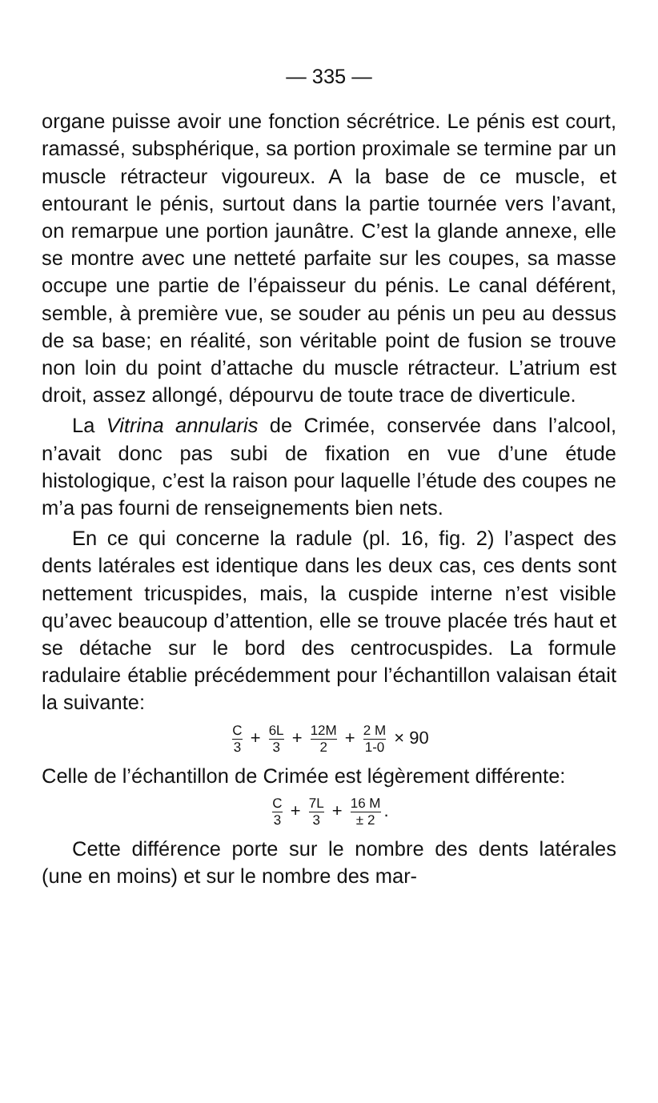— 335 —
organe puisse avoir une fonction sécrétrice. Le pénis est court, ramassé, subsphérique, sa portion proximale se termine par un muscle rétracteur vigoureux. A la base de ce muscle, et entourant le pénis, surtout dans la partie tournée vers l’avant, on remarpue une portion jaunâtre. C’est la glande annexe, elle se montre avec une netteté parfaite sur les coupes, sa masse occupe une partie de l’épaisseur du pénis. Le canal déférent, semble, à première vue, se souder au pénis un peu au dessus de sa base; en réalité, son véritable point de fusion se trouve non loin du point d’attache du muscle rétracteur. L’atrium est droit, assez allongé, dépourvu de toute trace de diverticule.
La Vitrina annularis de Crimée, conservée dans l’alcool, n’avait donc pas subi de fixation en vue d’une étude histologique, c’est la raison pour laquelle l’étude des coupes ne m’a pas fourni de renseignements bien nets.
En ce qui concerne la radule (pl. 16, fig. 2) l’aspect des dents latérales est identique dans les deux cas, ces dents sont nettement tricuspides, mais, la cuspide interne n’est visible qu’avec beaucoup d’attention, elle se trouve placée trés haut et se détache sur le bord des centrocuspides. La formule radulaire établie précédemment pour l’échantillon valaisan était la suivante:
C 3 + 6L 3 + 12M 2 + 2 M 1-0 × 90
Celle de l’échantillon de Crimée est légèrement différente:
C 3 + 7L 3 + 16 M ± 2.
Cette différence porte sur le nombre des dents latérales (une en moins) et sur le nombre des mar-